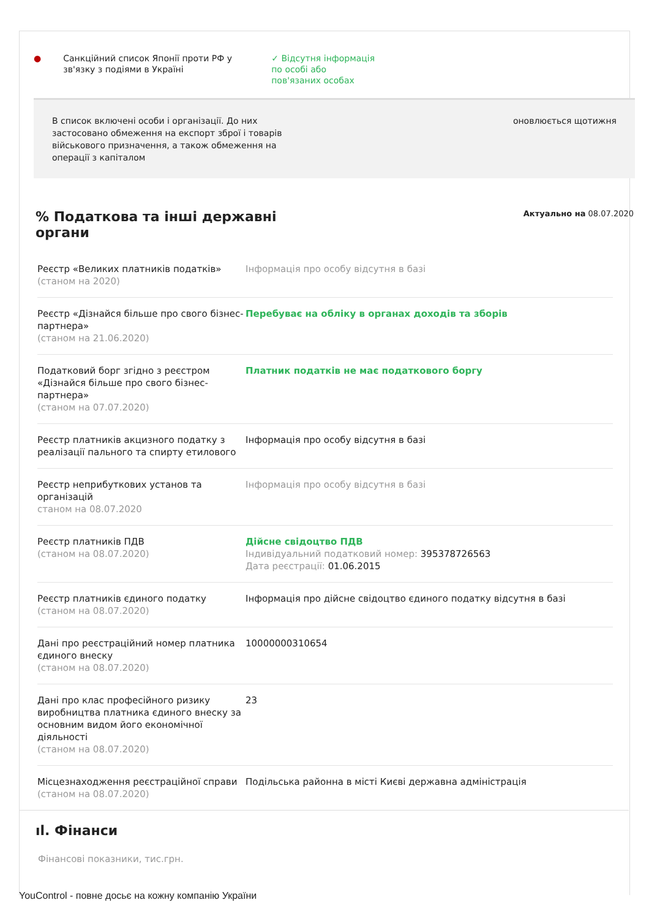● Санкційний список Японії проти РФ у зв'язку з подіями в Україні
✓ Відсутня інформація
по особі або
пов'язаних особах
В список включені особи і організації. До них застосовано обмеження на експорт зброї і товарів військового призначення, а також обмеження на операції з капіталом
оновлюється щотижня
% Податкова та інші державні
органи
Актуально на 08.07.2020
| Реєстр «Великих платників податків» (станом на 2020) | Інформація про особу відсутня в базі |
| Реєстр «Дізнайся більше про свого бізнес-партнера» (станом на 21.06.2020) | Перебуває на обліку в органах доходів та зборів |
| Податковий борг згідно з реєстром «Дізнайся більше про свого бізнес-партнера» (станом на 07.07.2020) | Платник податків не має податкового боргу |
| Реєстр платників акцизного податку з реалізації пального та спирту етилового | Інформація про особу відсутня в базі |
| Реєстр неприбуткових установ та організацій станом на 08.07.2020 | Інформація про особу відсутня в базі |
| Реєстр платників ПДВ (станом на 08.07.2020) | Дійсне свідоцтво ПДВ Індивідуальний податковий номер: 395378726563 Дата реєстрації: 01.06.2015 |
| Реєстр платників єдиного податку (станом на 08.07.2020) | Інформація про дійсне свідоцтво єдиного податку відсутня в базі |
| Дані про реєстраційний номер платника єдиного внеску (станом на 08.07.2020) | 10000000310654 |
| Дані про клас професійного ризику виробництва платника єдиного внеску за основним видом його економічної діяльності (станом на 08.07.2020) | 23 |
| Місцезнаходження реєстраційної справи (станом на 08.07.2020) | Подільська районна в місті Києві державна адміністрація |
ıl. Фінанси
Фінансові показники, тис.грн.
YouControl - повне досьє на кожну компанію України